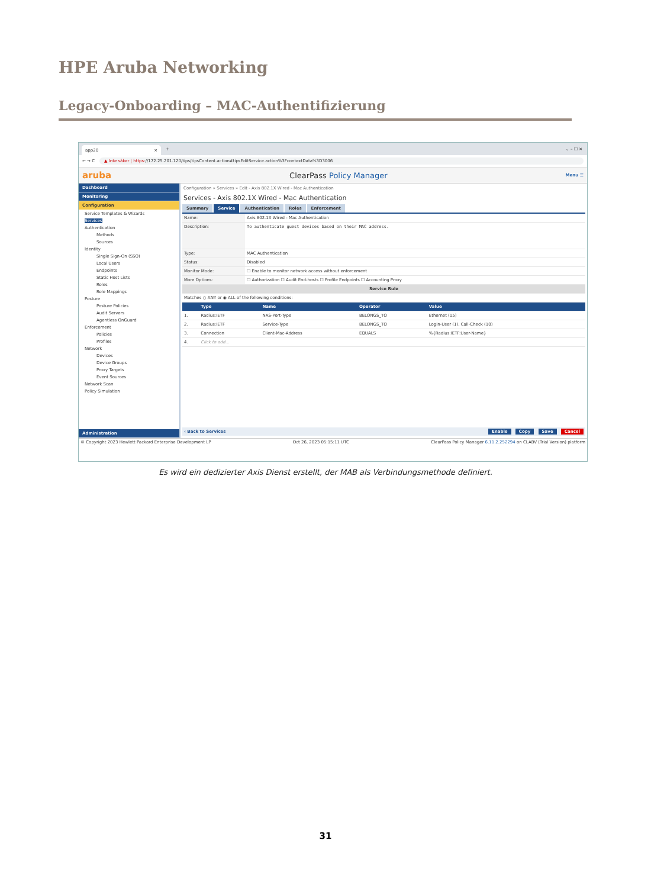HPE Aruba Networking
Legacy-Onboarding – MAC-Authentifizierung
app20 ×
+ ⌄ – ☐ ✕
← → C ▲ Inte säker | https://172.25.201.120/tips/tipsContent.action#tipsEditService.action%3FcontextData%3D3006
aruba ClearPass Policy Manager Menu ☰
Dashboard
Monitoring
Configuration
Service Templates & Wizards
Services
Authentication
Methods
Sources
Identity
Single Sign-On (SSO)
Local Users
Endpoints
Static Host Lists
Roles
Role Mappings
Posture
Posture Policies
Audit Servers
Agentless OnGuard
Enforcement
Policies
Profiles
Network
Devices
Device Groups
Proxy Targets
Event Sources
Network Scan
Policy Simulation
Administration
Configuration » Services » Edit - Axis 802.1X Wired - Mac Authentication
Services - Axis 802.1X Wired - Mac Authentication
Summary Service Authentication Roles Enforcement
| Name: | Axis 802.1X Wired - Mac Authentication |
| Description: | To authenticate guest devices based on their MAC address. |
| Type: | MAC Authentication |
| Status: | Disabled |
| Monitor Mode: | ☐ Enable to monitor network access without enforcement |
| More Options: | ☐ Authorization ☐ Audit End-hosts ☐ Profile Endpoints ☐ Accounting Proxy |
| Service Rule | |
| Matches ○ ANY or ◉ ALL of the following conditions: | |
| | Type | Name | Operator | Value | |
| --- | --- | --- | --- | --- | --- |
| 1. | Radius:IETF | NAS-Port-Type | BELONGS_TO | Ethernet (15) | |
| 2. | Radius:IETF | Service-Type | BELONGS_TO | Login-User (1), Call-Check (10) | |
| 3. | Connection | Client-Mac-Address | EQUALS | %{Radius:IETF:User-Name} | |
| 4. | Click to add... | | | | |
‹ Back to Services Enable Copy Save Cancel
© Copyright 2023 Hewlett Packard Enterprise Development LP Oct 26, 2023 05:15:11 UTC ClearPass Policy Manager 6.11.2.252294 on CLABV (Trial Version) platform
Es wird ein dedizierter Axis Dienst erstellt, der MAB als Verbindungsmethode definiert.
31